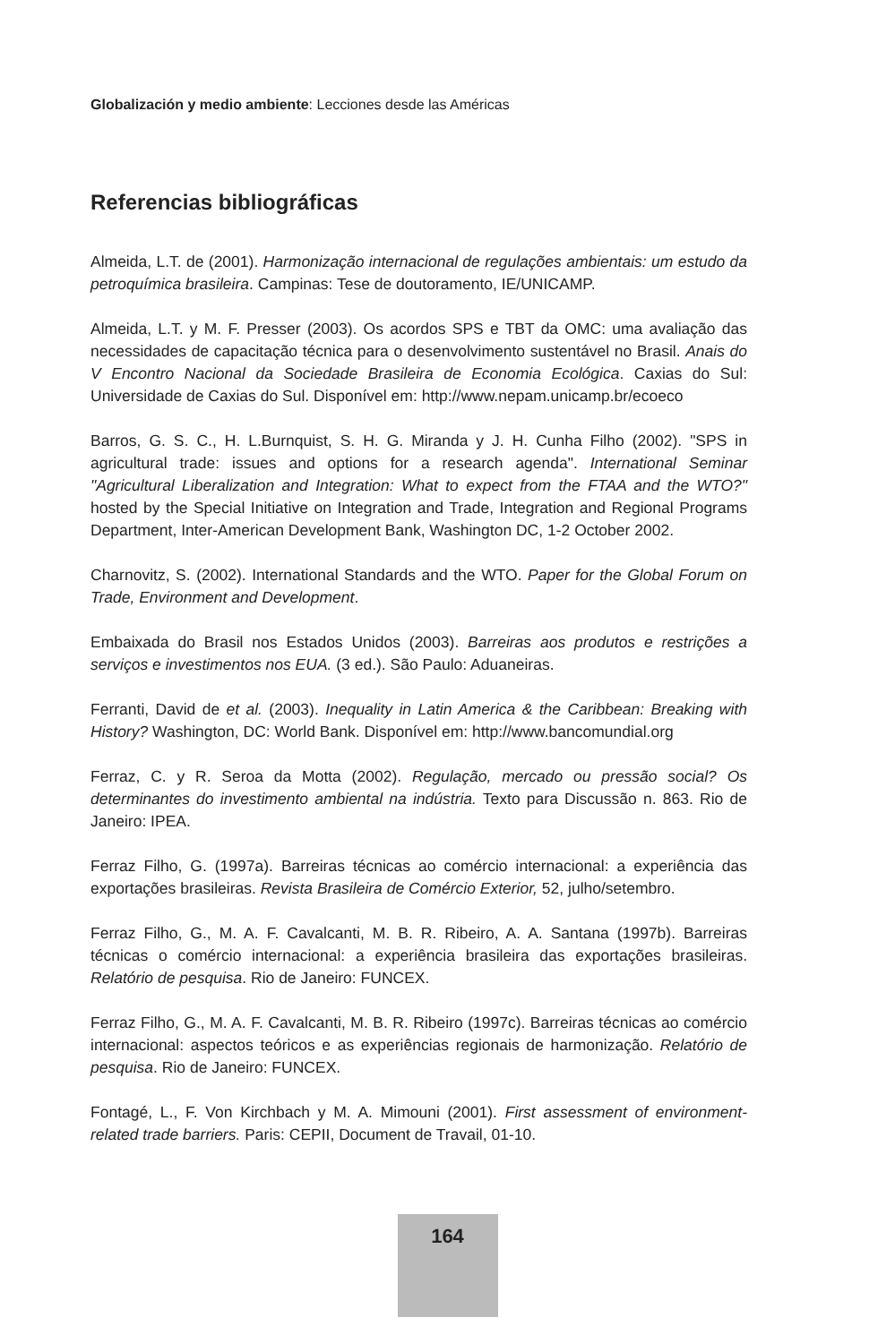Globalización y medio ambiente: Lecciones desde las Américas
Referencias bibliográficas
Almeida, L.T. de (2001). Harmonização internacional de regulações ambientais: um estudo da petroquímica brasileira. Campinas: Tese de doutoramento, IE/UNICAMP.
Almeida, L.T. y M. F. Presser (2003). Os acordos SPS e TBT da OMC: uma avaliação das necessidades de capacitação técnica para o desenvolvimento sustentável no Brasil. Anais do V Encontro Nacional da Sociedade Brasileira de Economia Ecológica. Caxias do Sul: Universidade de Caxias do Sul. Disponível em: http://www.nepam.unicamp.br/ecoeco
Barros, G. S. C., H. L.Burnquist, S. H. G. Miranda y J. H. Cunha Filho (2002). "SPS in agricultural trade: issues and options for a research agenda". International Seminar "Agricultural Liberalization and Integration: What to expect from the FTAA and the WTO?" hosted by the Special Initiative on Integration and Trade, Integration and Regional Programs Department, Inter-American Development Bank, Washington DC, 1-2 October 2002.
Charnovitz, S. (2002). International Standards and the WTO. Paper for the Global Forum on Trade, Environment and Development.
Embaixada do Brasil nos Estados Unidos (2003). Barreiras aos produtos e restrições a serviços e investimentos nos EUA. (3 ed.). São Paulo: Aduaneiras.
Ferranti, David de et al. (2003). Inequality in Latin America & the Caribbean: Breaking with History? Washington, DC: World Bank. Disponível em: http://www.bancomundial.org
Ferraz, C. y R. Seroa da Motta (2002). Regulação, mercado ou pressão social? Os determinantes do investimento ambiental na indústria. Texto para Discussão n. 863. Rio de Janeiro: IPEA.
Ferraz Filho, G. (1997a). Barreiras técnicas ao comércio internacional: a experiência das exportações brasileiras. Revista Brasileira de Comércio Exterior, 52, julho/setembro.
Ferraz Filho, G., M. A. F. Cavalcanti, M. B. R. Ribeiro, A. A. Santana (1997b). Barreiras técnicas o comércio internacional: a experiência brasileira das exportações brasileiras. Relatório de pesquisa. Rio de Janeiro: FUNCEX.
Ferraz Filho, G., M. A. F. Cavalcanti, M. B. R. Ribeiro (1997c). Barreiras técnicas ao comércio internacional: aspectos teóricos e as experiências regionais de harmonização. Relatório de pesquisa. Rio de Janeiro: FUNCEX.
Fontagé, L., F. Von Kirchbach y M. A. Mimouni (2001). First assessment of environment-related trade barriers. Paris: CEPII, Document de Travail, 01-10.
164